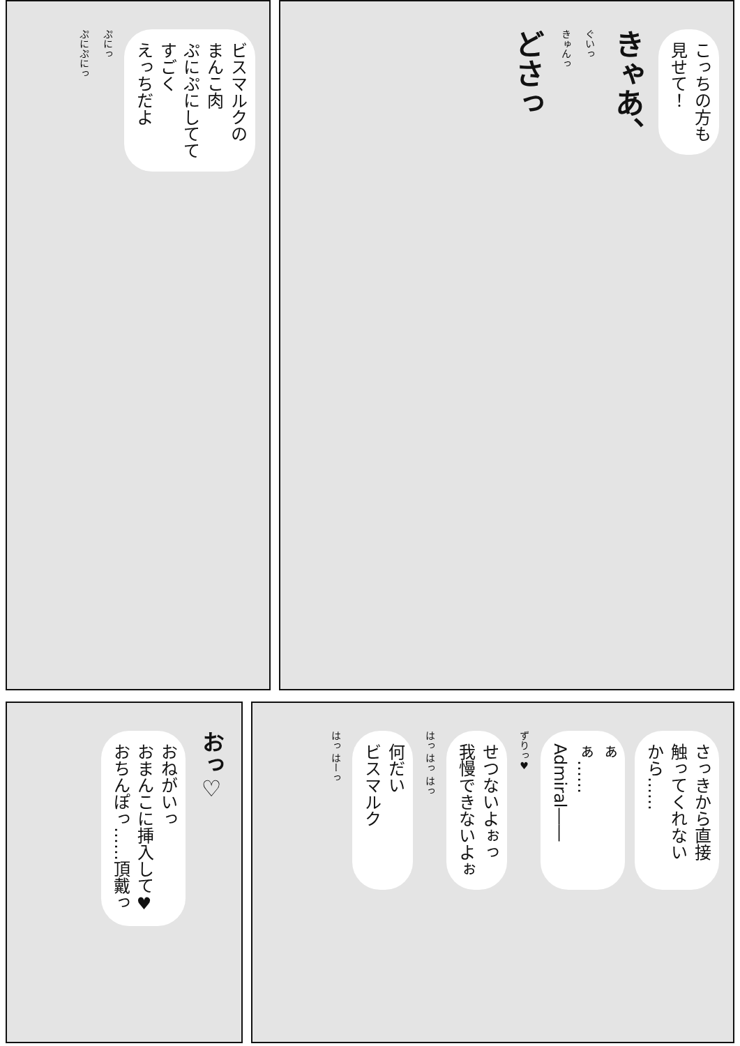ビスマルクの
まんこ肉
ぷにぷにしてて
すごく
えっちだよ
ぷにっ
ぷにぷにっ
こっちの方も
見せて！
きゃあ、
ぐいっ
きゅんっ
どさっ
おっ♡
おねがいっ
おまんこに挿入して♥
おちんぽっ……頂戴っ
さっきから直接
触ってくれない
から……
ぁ
ぁ……
Admiral――
ずりっ♥
せつないよぉっ
我慢できないよぉ
はっ はっ はっ
何だい
ビスマルク
はっ はーっ